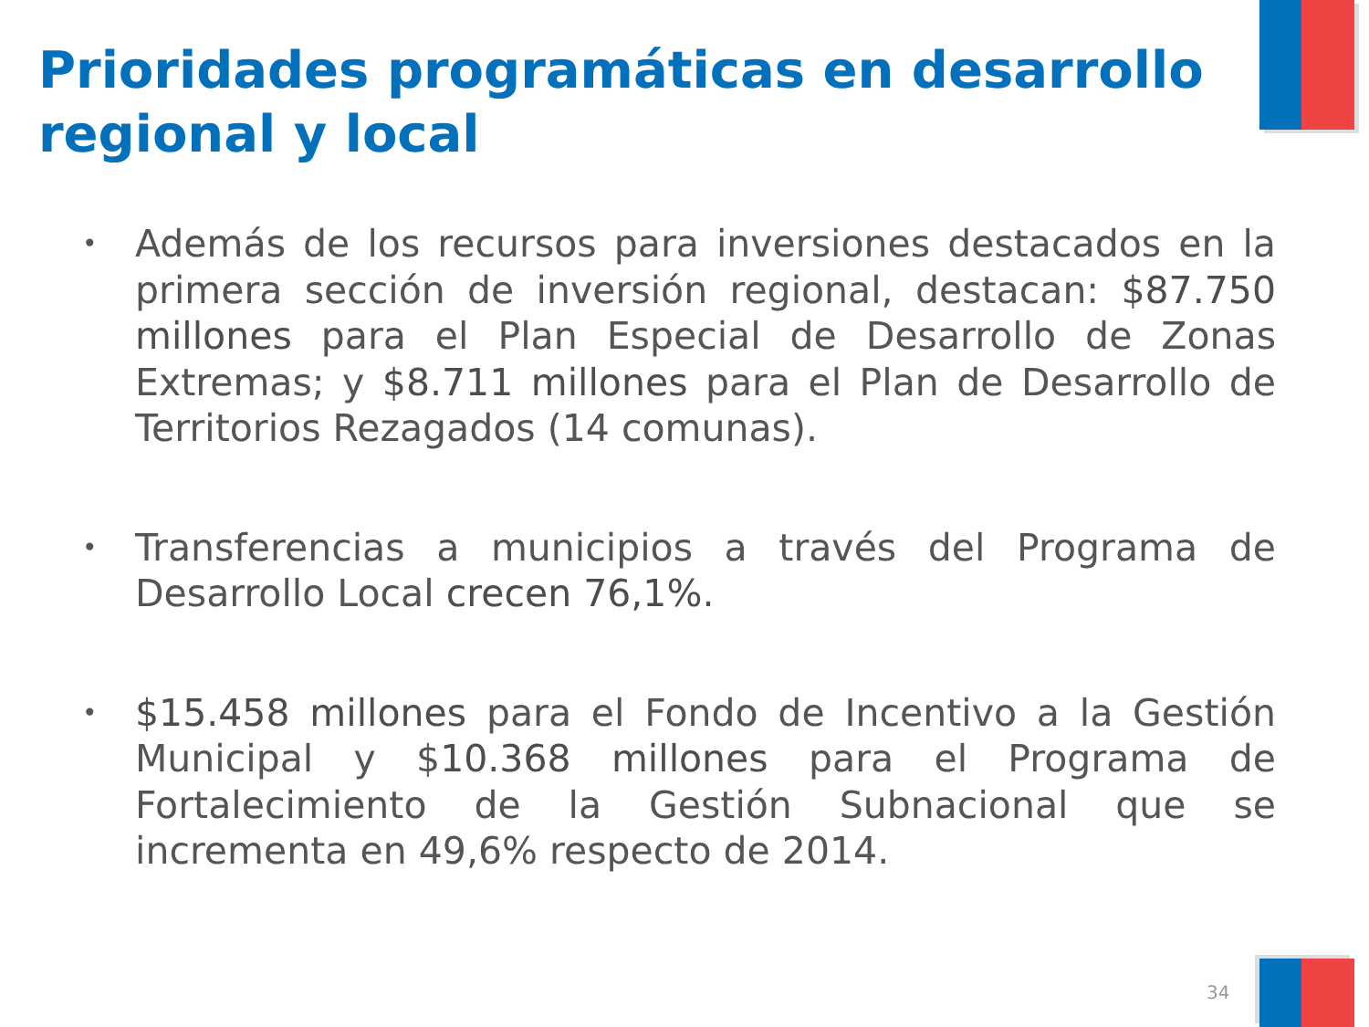Prioridades programáticas en desarrollo regional y local
• Además de los recursos para inversiones destacados en la primera sección de inversión regional, destacan: $87.750 millones para el Plan Especial de Desarrollo de Zonas Extremas; y $8.711 millones para el Plan de Desarrollo de Territorios Rezagados (14 comunas).
• Transferencias a municipios a través del Programa de Desarrollo Local crecen 76,1%.
• $15.458 millones para el Fondo de Incentivo a la Gestión Municipal y $10.368 millones para el Programa de Fortalecimiento de la Gestión Subnacional que se incrementa en 49,6% respecto de 2014.
34